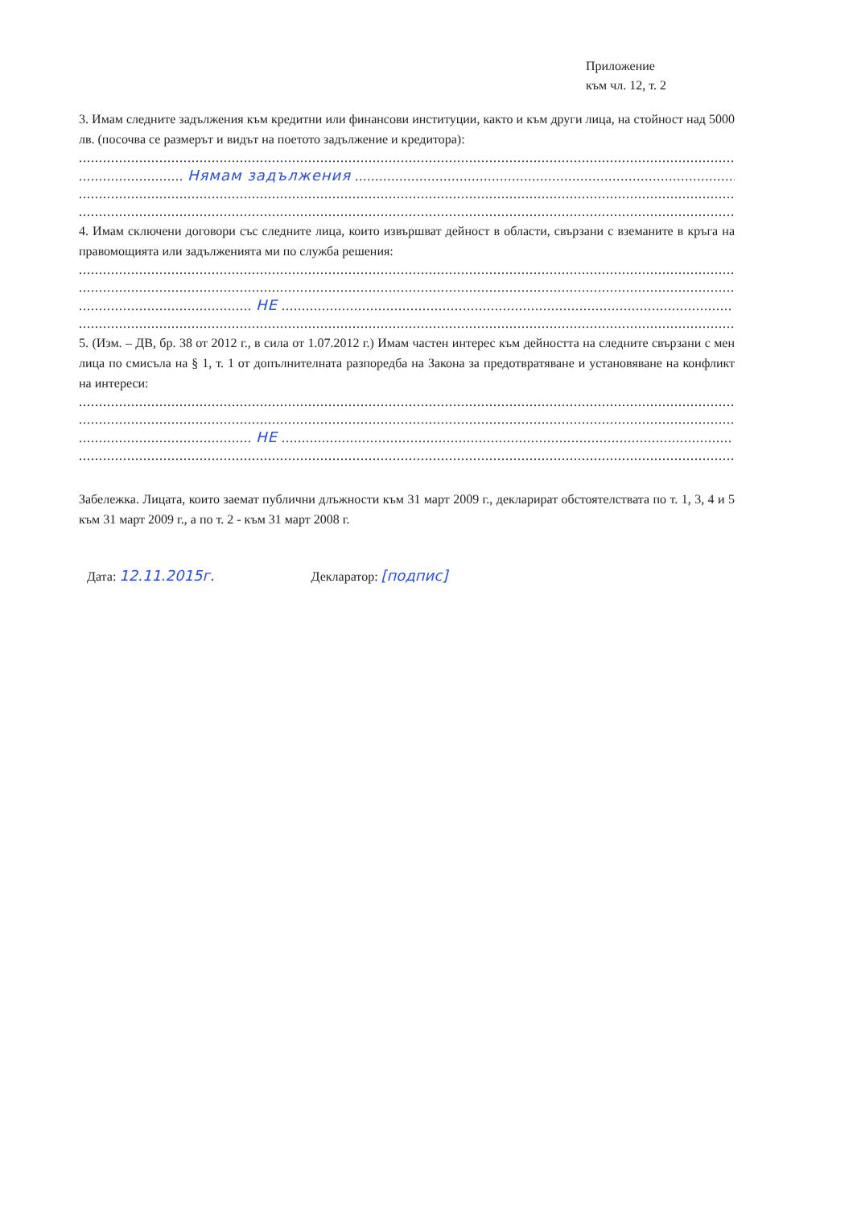Приложение
към чл. 12, т. 2
3. Имам следните задължения към кредитни или финансови институции, както и към други лица, на стойност над 5000 лв. (посочва се размерът и видът на поетото задължение и кредитора):
................................................................................................................................................................................
.......................... Нямам задължения ....................................................................................................
................................................................................................................................................................................
................................................................................................................................................................................
4. Имам сключени договори със следните лица, които извършват дейност в области, свързани с вземаните в кръга на правомощията или задълженията ми по служба решения:
................................................................................................................................................................................
................................................................................................................................................................................
........................................... НЕ ................................................................................................................
................................................................................................................................................................................
5. (Изм. – ДВ, бр. 38 от 2012 г., в сила от 1.07.2012 г.) Имам частен интерес към дейността на следните свързани с мен лица по смисъла на § 1, т. 1 от допълнителната разпоредба на Закона за предотвратяване и установяване на конфликт на интереси:
................................................................................................................................................................................
................................................................................................................................................................................
........................................... НЕ ................................................................................................................
................................................................................................................................................................................
Забележка. Лицата, които заемат публични длъжности към 31 март 2009 г., декларират обстоятелствата по т. 1, 3, 4 и 5 към 31 март 2009 г., а по т. 2 - към 31 март 2008 г.
Дата: 12.11.2015г. Декларатор: [подпис]